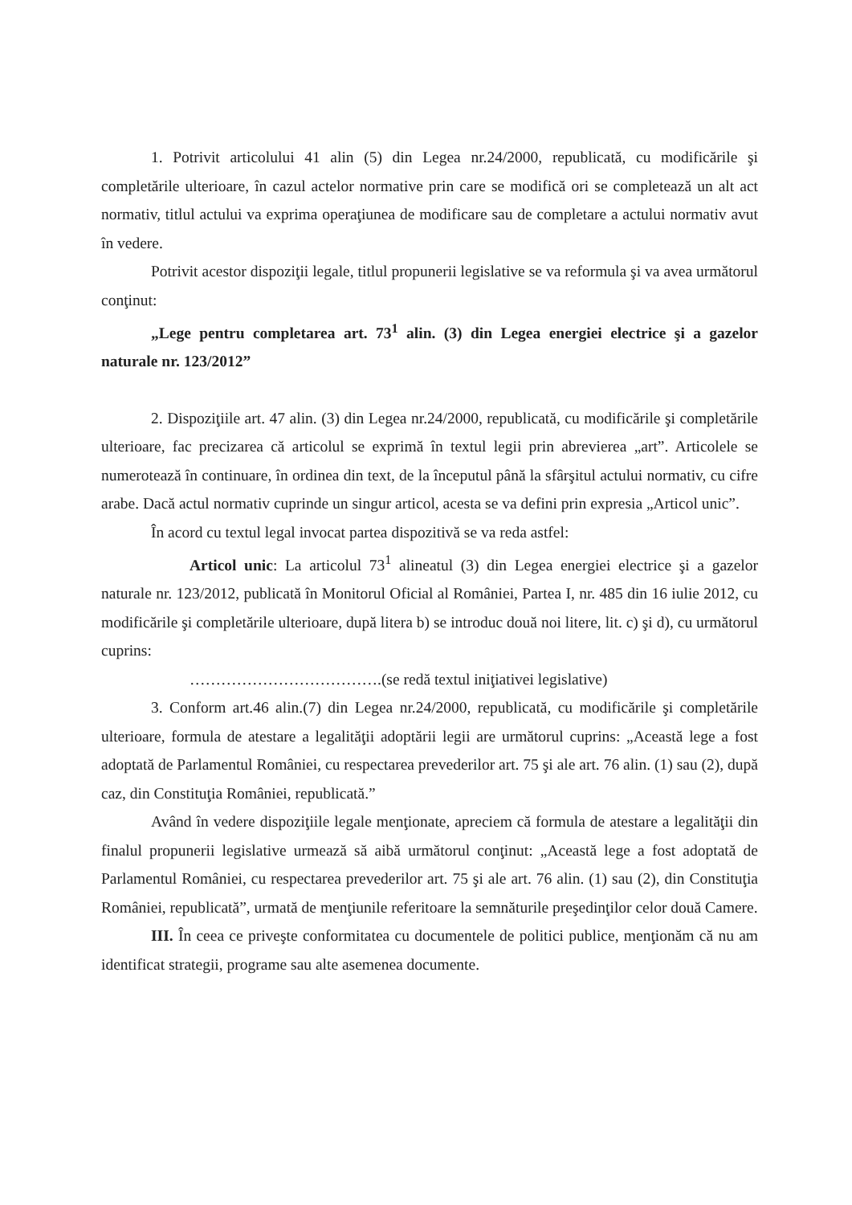1. Potrivit articolului 41 alin (5) din Legea nr.24/2000, republicată, cu modificările şi completările ulterioare, în cazul actelor normative prin care se modifică ori se completează un alt act normativ, titlul actului va exprima operaţiunea de modificare sau de completare a actului normativ avut în vedere.
Potrivit acestor dispoziţii legale, titlul propunerii legislative se va reformula şi va avea următorul conţinut:
„Lege pentru completarea art. 73<sup>1</sup> alin. (3) din Legea energiei electrice şi a gazelor naturale nr. 123/2012”
2. Dispoziţiile art. 47 alin. (3) din Legea nr.24/2000, republicată, cu modificările şi completările ulterioare, fac precizarea că articolul se exprimă în textul legii prin abrevierea „art”. Articolele se numerotează în continuare, în ordinea din text, de la începutul până la sfârşitul actului normativ, cu cifre arabe. Dacă actul normativ cuprinde un singur articol, acesta se va defini prin expresia „Articol unic”.
În acord cu textul legal invocat partea dispozitivă se va reda astfel:
Articol unic: La articolul 73<sup>1</sup> alineatul (3) din Legea energiei electrice şi a gazelor naturale nr. 123/2012, publicată în Monitorul Oficial al României, Partea I, nr. 485 din 16 iulie 2012, cu modificările şi completările ulterioare, după litera b) se introduc două noi litere, lit. c) şi d), cu următorul cuprins:
……………………………….(se redă textul iniţiativei legislative)
3. Conform art.46 alin.(7) din Legea nr.24/2000, republicată, cu modificările şi completările ulterioare, formula de atestare a legalităţii adoptării legii are următorul cuprins: „Această lege a fost adoptată de Parlamentul României, cu respectarea prevederilor art. 75 şi ale art. 76 alin. (1) sau (2), după caz, din Constituţia României, republicată.”
Având în vedere dispoziţiile legale menţionate, apreciem că formula de atestare a legalităţii din finalul propunerii legislative urmează să aibă următorul conţinut: „Această lege a fost adoptată de Parlamentul României, cu respectarea prevederilor art. 75 şi ale art. 76 alin. (1) sau (2), din Constituţia României, republicată”, urmată de menţiunile referitoare la semnăturile preşedinţilor celor două Camere.
III. În ceea ce priveşte conformitatea cu documentele de politici publice, menţionăm că nu am identificat strategii, programe sau alte asemenea documente.